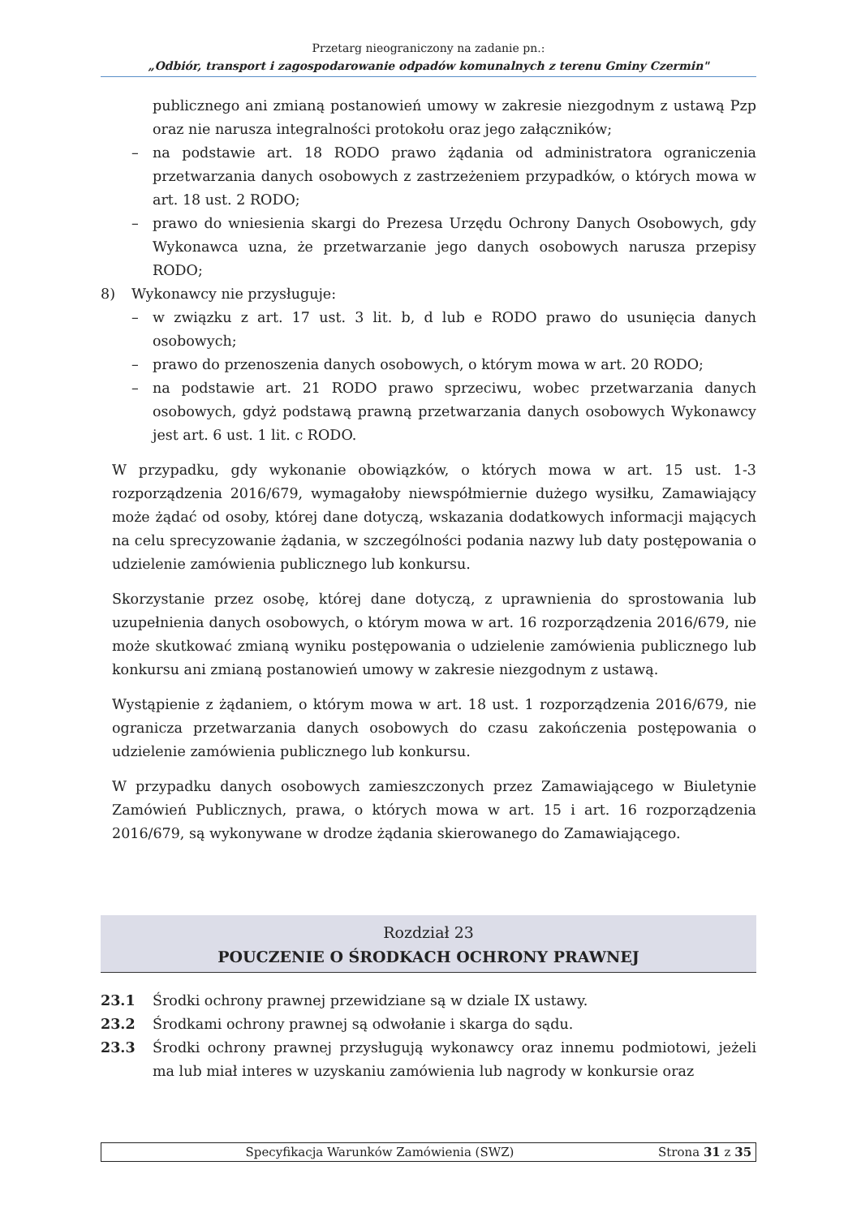Przetarg nieograniczony na zadanie pn.:
„Odbiór, transport i zagospodarowanie odpadów komunalnych z terenu Gminy Czermin"
publicznego ani zmianą postanowień umowy w zakresie niezgodnym z ustawą Pzp oraz nie narusza integralności protokołu oraz jego załączników;
– na podstawie art. 18 RODO prawo żądania od administratora ograniczenia przetwarzania danych osobowych z zastrzeżeniem przypadków, o których mowa w art. 18 ust. 2 RODO;
– prawo do wniesienia skargi do Prezesa Urzędu Ochrony Danych Osobowych, gdy Wykonawca uzna, że przetwarzanie jego danych osobowych narusza przepisy RODO;
8) Wykonawcy nie przysługuje:
– w związku z art. 17 ust. 3 lit. b, d lub e RODO prawo do usunięcia danych osobowych;
– prawo do przenoszenia danych osobowych, o którym mowa w art. 20 RODO;
– na podstawie art. 21 RODO prawo sprzeciwu, wobec przetwarzania danych osobowych, gdyż podstawą prawną przetwarzania danych osobowych Wykonawcy jest art. 6 ust. 1 lit. c RODO.
W przypadku, gdy wykonanie obowiązków, o których mowa w art. 15 ust. 1-3 rozporządzenia 2016/679, wymagałoby niewspółmiernie dużego wysiłku, Zamawiający może żądać od osoby, której dane dotyczą, wskazania dodatkowych informacji mających na celu sprecyzowanie żądania, w szczególności podania nazwy lub daty postępowania o udzielenie zamówienia publicznego lub konkursu.
Skorzystanie przez osobę, której dane dotyczą, z uprawnienia do sprostowania lub uzupełnienia danych osobowych, o którym mowa w art. 16 rozporządzenia 2016/679, nie może skutkować zmianą wyniku postępowania o udzielenie zamówienia publicznego lub konkursu ani zmianą postanowień umowy w zakresie niezgodnym z ustawą.
Wystąpienie z żądaniem, o którym mowa w art. 18 ust. 1 rozporządzenia 2016/679, nie ogranicza przetwarzania danych osobowych do czasu zakończenia postępowania o udzielenie zamówienia publicznego lub konkursu.
W przypadku danych osobowych zamieszczonych przez Zamawiającego w Biuletynie Zamówień Publicznych, prawa, o których mowa w art. 15 i art. 16 rozporządzenia 2016/679, są wykonywane w drodze żądania skierowanego do Zamawiającego.
Rozdział 23
POUCZENIE O ŚRODKACH OCHRONY PRAWNEJ
23.1 Środki ochrony prawnej przewidziane są w dziale IX ustawy.
23.2 Środkami ochrony prawnej są odwołanie i skarga do sądu.
23.3 Środki ochrony prawnej przysługują wykonawcy oraz innemu podmiotowi, jeżeli ma lub miał interes w uzyskaniu zamówienia lub nagrody w konkursie oraz
Specyfikacja Warunków Zamówienia (SWZ) Strona 31 z 35